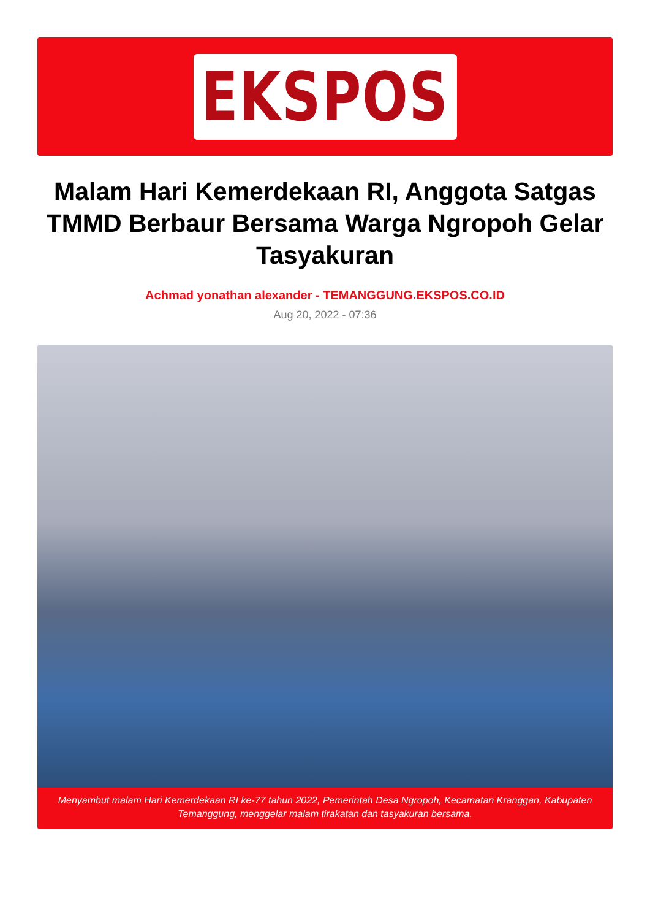EKSPOS
Malam Hari Kemerdekaan RI, Anggota Satgas TMMD Berbaur Bersama Warga Ngropoh Gelar Tasyakuran
Achmad yonathan alexander - TEMANGGUNG.EKSPOS.CO.ID
Aug 20, 2022 - 07:36
Menyambut malam Hari Kemerdekaan RI ke-77 tahun 2022, Pemerintah Desa Ngropoh, Kecamatan Kranggan, Kabupaten Temanggung, menggelar malam tirakatan dan tasyakuran bersama.